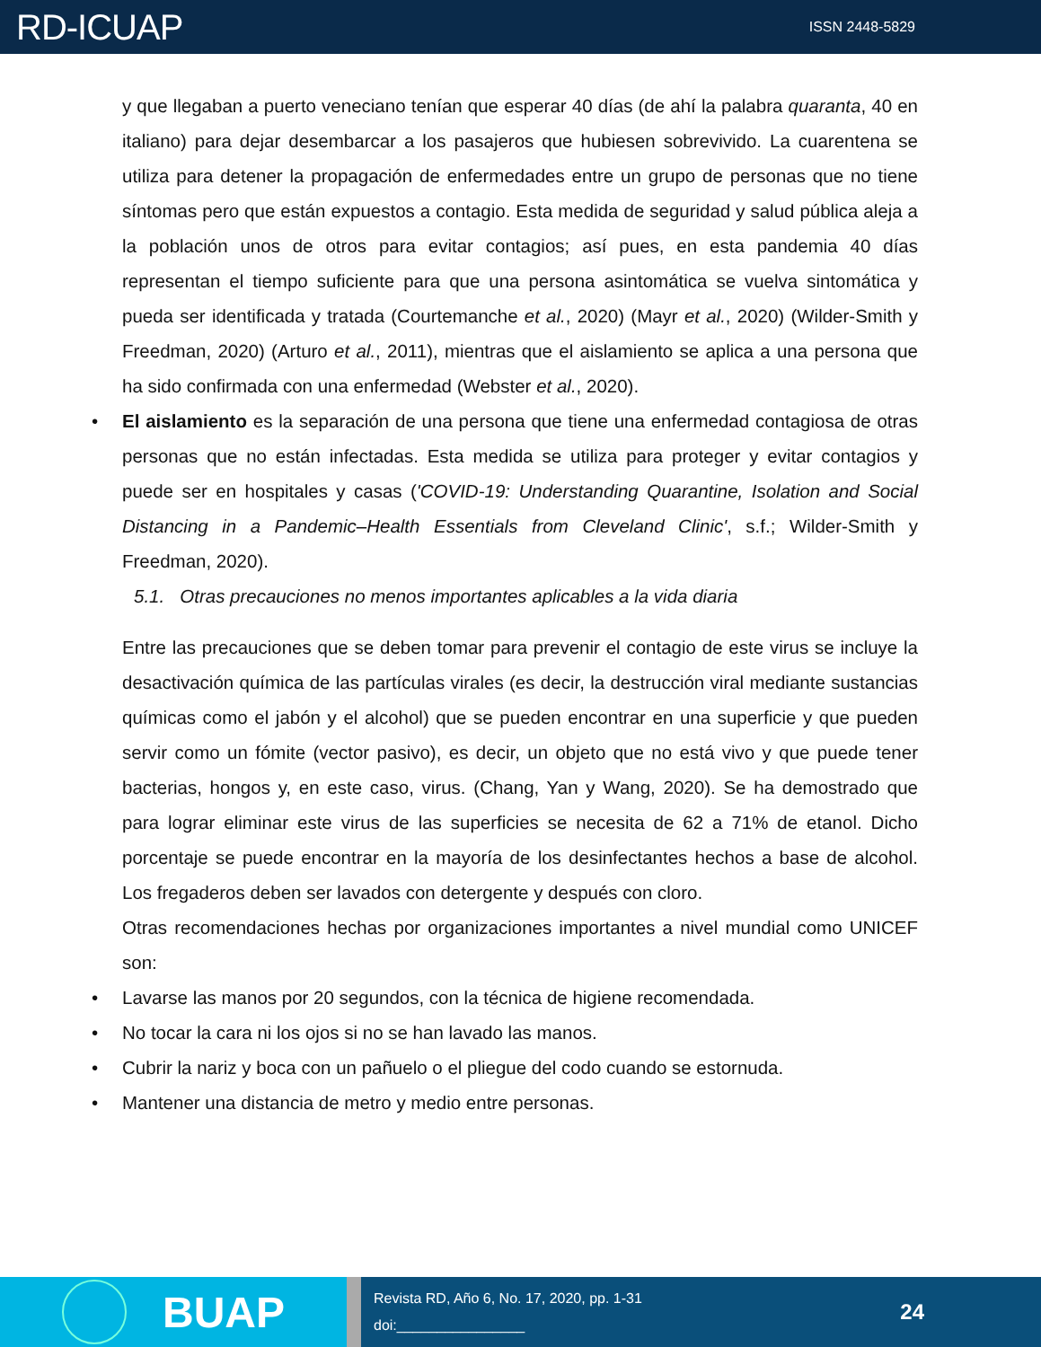RD-ICUAP
ISSN 2448-5829
y que llegaban a puerto veneciano tenían que esperar 40 días (de ahí la palabra quaranta, 40 en italiano) para dejar desembarcar a los pasajeros que hubiesen sobrevivido. La cuarentena se utiliza para detener la propagación de enfermedades entre un grupo de personas que no tiene síntomas pero que están expuestos a contagio. Esta medida de seguridad y salud pública aleja a la población unos de otros para evitar contagios; así pues, en esta pandemia 40 días representan el tiempo suficiente para que una persona asintomática se vuelva sintomática y pueda ser identificada y tratada (Courtemanche et al., 2020) (Mayr et al., 2020) (Wilder-Smith y Freedman, 2020) (Arturo et al., 2011), mientras que el aislamiento se aplica a una persona que ha sido confirmada con una enfermedad (Webster et al., 2020).
El aislamiento es la separación de una persona que tiene una enfermedad contagiosa de otras personas que no están infectadas. Esta medida se utiliza para proteger y evitar contagios y puede ser en hospitales y casas ('COVID-19: Understanding Quarantine, Isolation and Social Distancing in a Pandemic–Health Essentials from Cleveland Clinic', s.f.; Wilder-Smith y Freedman, 2020).
5.1. Otras precauciones no menos importantes aplicables a la vida diaria
Entre las precauciones que se deben tomar para prevenir el contagio de este virus se incluye la desactivación química de las partículas virales (es decir, la destrucción viral mediante sustancias químicas como el jabón y el alcohol) que se pueden encontrar en una superficie y que pueden servir como un fómite (vector pasivo), es decir, un objeto que no está vivo y que puede tener bacterias, hongos y, en este caso, virus. (Chang, Yan y Wang, 2020). Se ha demostrado que para lograr eliminar este virus de las superficies se necesita de 62 a 71% de etanol. Dicho porcentaje se puede encontrar en la mayoría de los desinfectantes hechos a base de alcohol. Los fregaderos deben ser lavados con detergente y después con cloro.
Otras recomendaciones hechas por organizaciones importantes a nivel mundial como UNICEF son:
Lavarse las manos por 20 segundos, con la técnica de higiene recomendada.
No tocar la cara ni los ojos si no se han lavado las manos.
Cubrir la nariz y boca con un pañuelo o el pliegue del codo cuando se estornuda.
Mantener una distancia de metro y medio entre personas.
BUAP
Revista RD, Año 6, No. 17, 2020, pp. 1-31
doi:________________
24